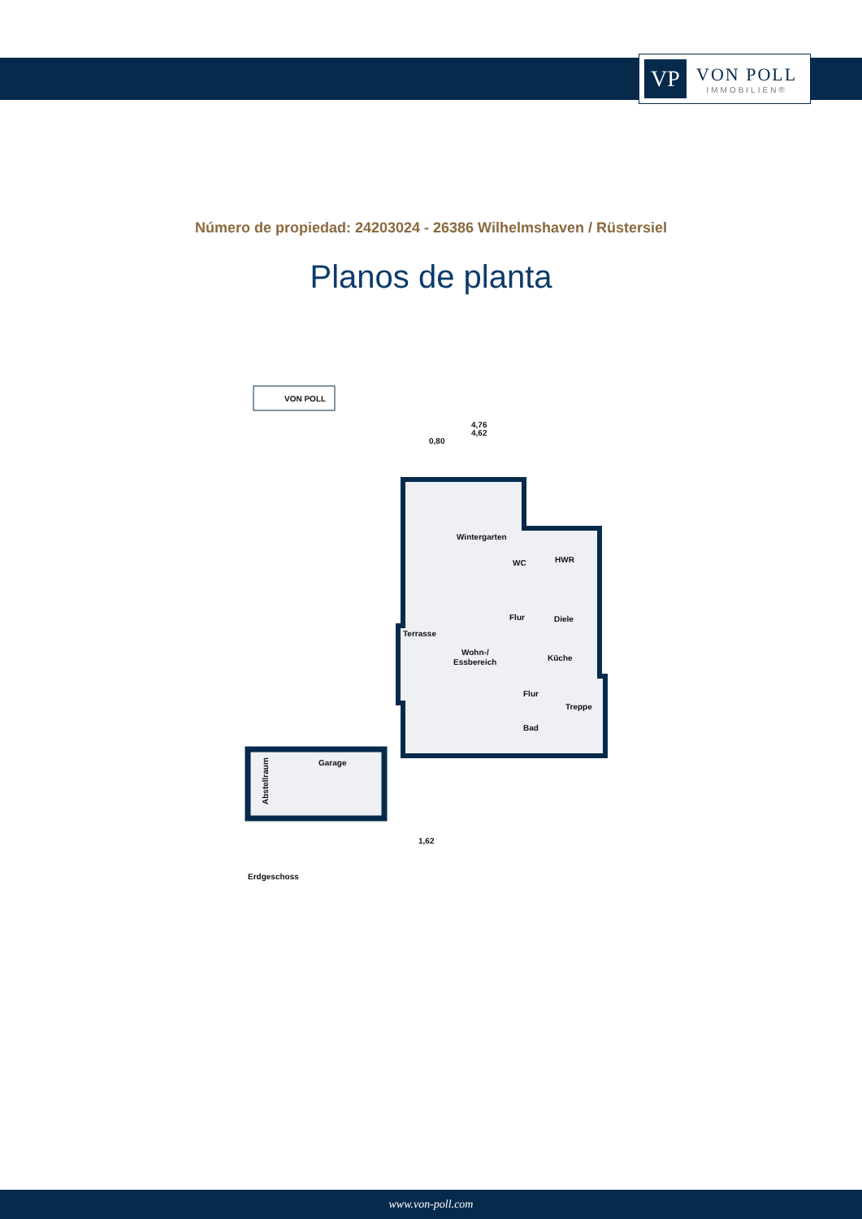VP
VON POLL
IMMOBILIEN®
Número de propiedad: 24203024 - 26386 Wilhelmshaven / Rüstersiel
Planos de planta
VON POLL
4,76
4,62
0,80
Wintergarten
WC
HWR
Flur
Diele
Terrasse
Wohn-/
Essbereich
Küche
Flur
Treppe
Bad
Garage
Abstellraum
1,62
Erdgeschoss
www.von-poll.com